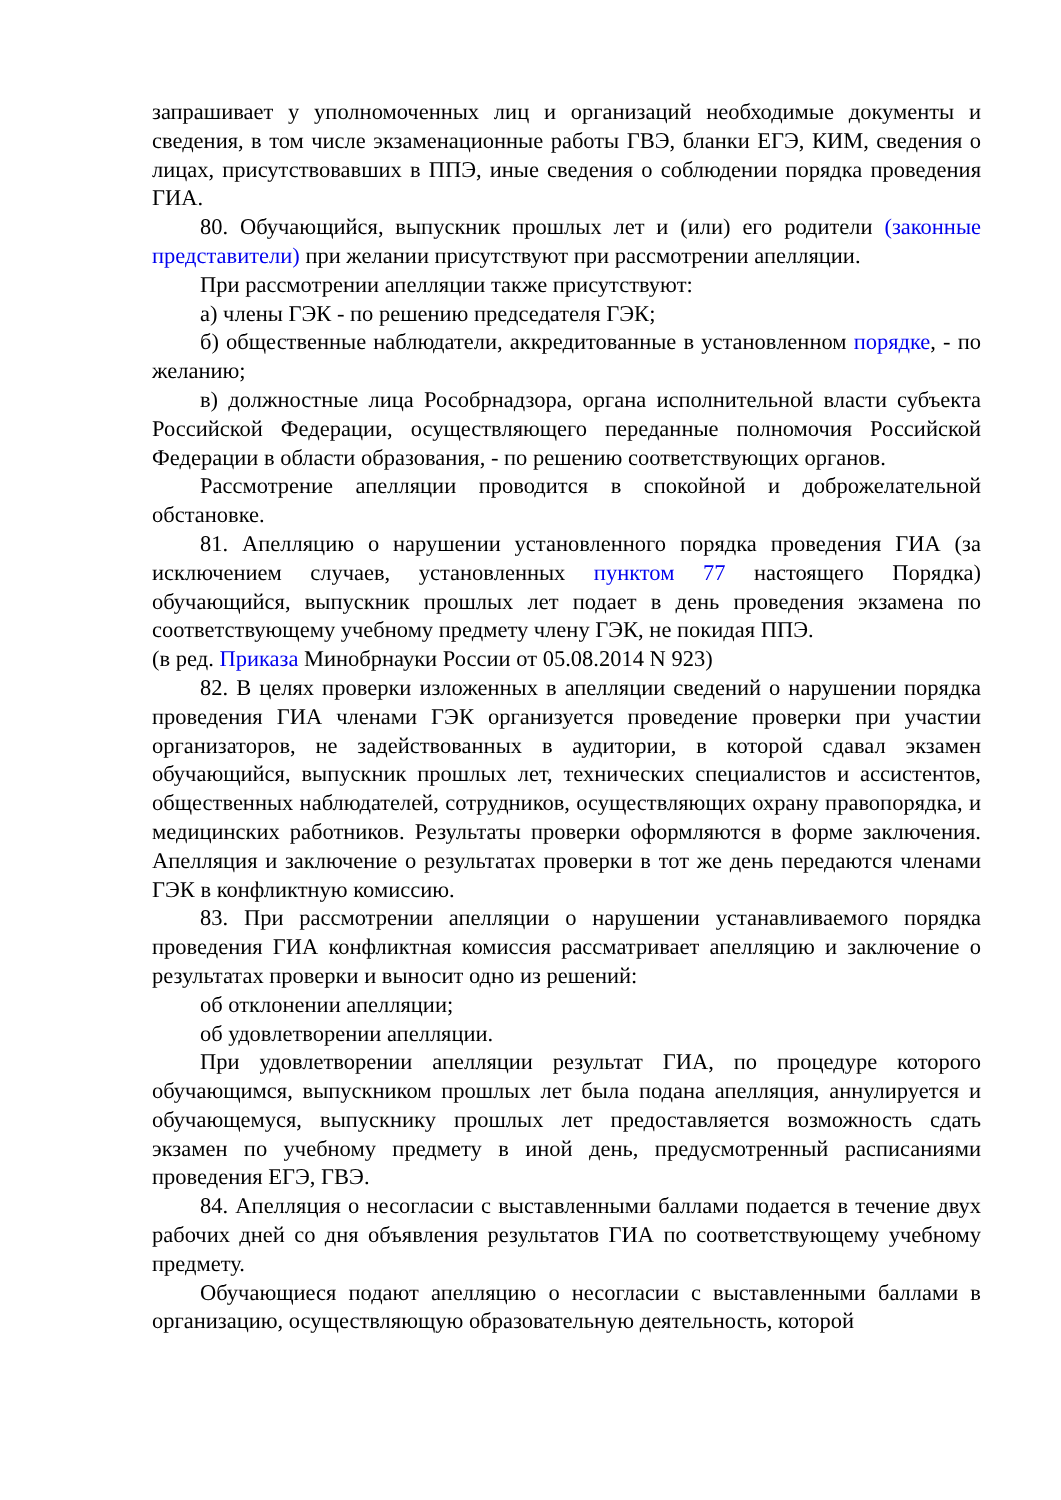запрашивает у уполномоченных лиц и организаций необходимые документы и сведения, в том числе экзаменационные работы ГВЭ, бланки ЕГЭ, КИМ, сведения о лицах, присутствовавших в ППЭ, иные сведения о соблюдении порядка проведения ГИА.
80. Обучающийся, выпускник прошлых лет и (или) его родители (законные представители) при желании присутствуют при рассмотрении апелляции.
При рассмотрении апелляции также присутствуют:
а) члены ГЭК - по решению председателя ГЭК;
б) общественные наблюдатели, аккредитованные в установленном порядке, - по желанию;
в) должностные лица Рособрнадзора, органа исполнительной власти субъекта Российской Федерации, осуществляющего переданные полномочия Российской Федерации в области образования, - по решению соответствующих органов.
Рассмотрение апелляции проводится в спокойной и доброжелательной обстановке.
81. Апелляцию о нарушении установленного порядка проведения ГИА (за исключением случаев, установленных пунктом 77 настоящего Порядка) обучающийся, выпускник прошлых лет подает в день проведения экзамена по соответствующему учебному предмету члену ГЭК, не покидая ППЭ.
(в ред. Приказа Минобрнауки России от 05.08.2014 N 923)
82. В целях проверки изложенных в апелляции сведений о нарушении порядка проведения ГИА членами ГЭК организуется проведение проверки при участии организаторов, не задействованных в аудитории, в которой сдавал экзамен обучающийся, выпускник прошлых лет, технических специалистов и ассистентов, общественных наблюдателей, сотрудников, осуществляющих охрану правопорядка, и медицинских работников. Результаты проверки оформляются в форме заключения. Апелляция и заключение о результатах проверки в тот же день передаются членами ГЭК в конфликтную комиссию.
83. При рассмотрении апелляции о нарушении устанавливаемого порядка проведения ГИА конфликтная комиссия рассматривает апелляцию и заключение о результатах проверки и выносит одно из решений:
об отклонении апелляции;
об удовлетворении апелляции.
При удовлетворении апелляции результат ГИА, по процедуре которого обучающимся, выпускником прошлых лет была подана апелляция, аннулируется и обучающемуся, выпускнику прошлых лет предоставляется возможность сдать экзамен по учебному предмету в иной день, предусмотренный расписаниями проведения ЕГЭ, ГВЭ.
84. Апелляция о несогласии с выставленными баллами подается в течение двух рабочих дней со дня объявления результатов ГИА по соответствующему учебному предмету.
Обучающиеся подают апелляцию о несогласии с выставленными баллами в организацию, осуществляющую образовательную деятельность, которой